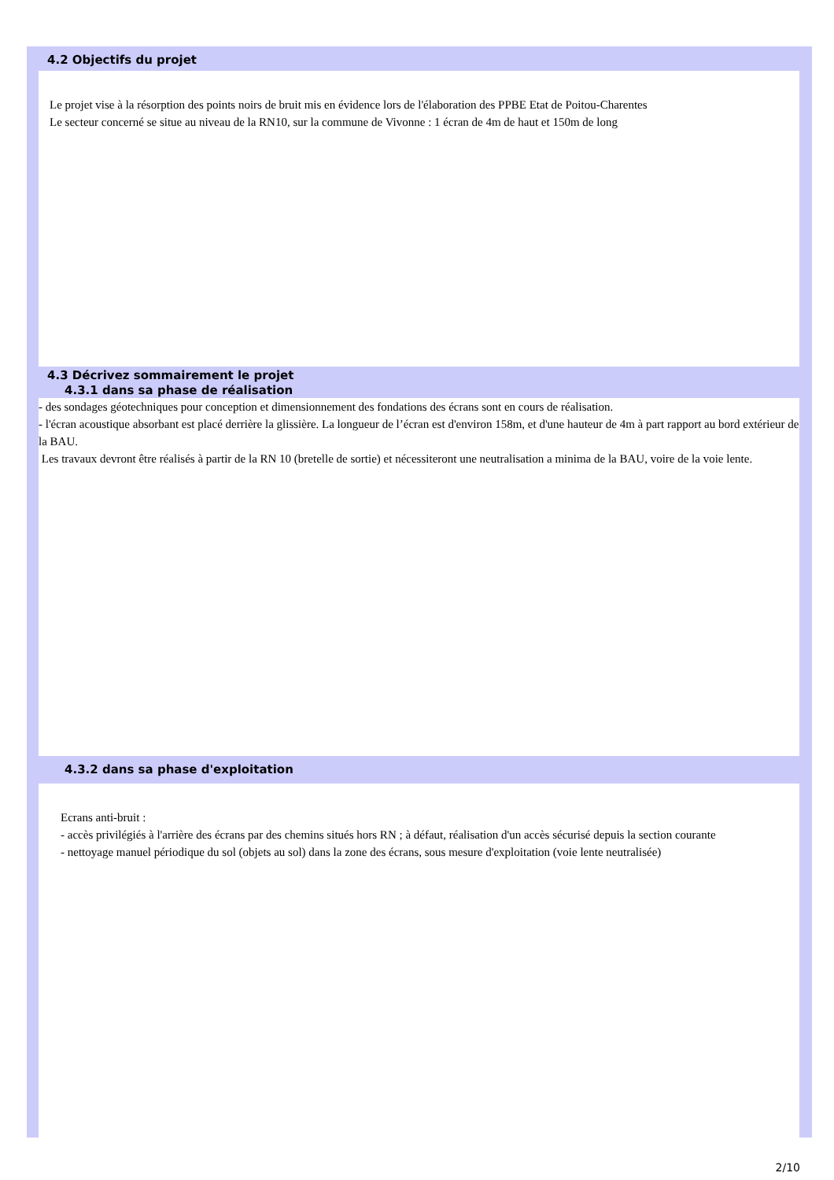4.2 Objectifs du projet
Le projet vise à la résorption des points noirs de bruit mis en évidence lors de l'élaboration des PPBE Etat de Poitou-Charentes
Le secteur concerné se situe au niveau de la RN10, sur la commune de Vivonne : 1 écran de 4m de haut et 150m de long
4.3 Décrivez sommairement le projet
4.3.1 dans sa phase de réalisation
- des sondages géotechniques pour conception et dimensionnement des fondations des écrans sont en cours de réalisation.
- l'écran acoustique absorbant est placé derrière la glissière. La longueur de l’écran est d'environ 158m, et d'une hauteur de 4m à part rapport au bord extérieur de la BAU.
Les travaux devront être réalisés à partir de la RN 10 (bretelle de sortie) et nécessiteront une neutralisation a minima de la BAU, voire de la voie lente.
4.3.2 dans sa phase d'exploitation
Ecrans anti-bruit :
- accès privilégiés à l'arrière des écrans par des chemins situés hors RN ; à défaut, réalisation d'un accès sécurisé depuis la section courante
- nettoyage manuel périodique du sol (objets au sol) dans la zone des écrans, sous mesure d'exploitation (voie lente neutralisée)
2/10